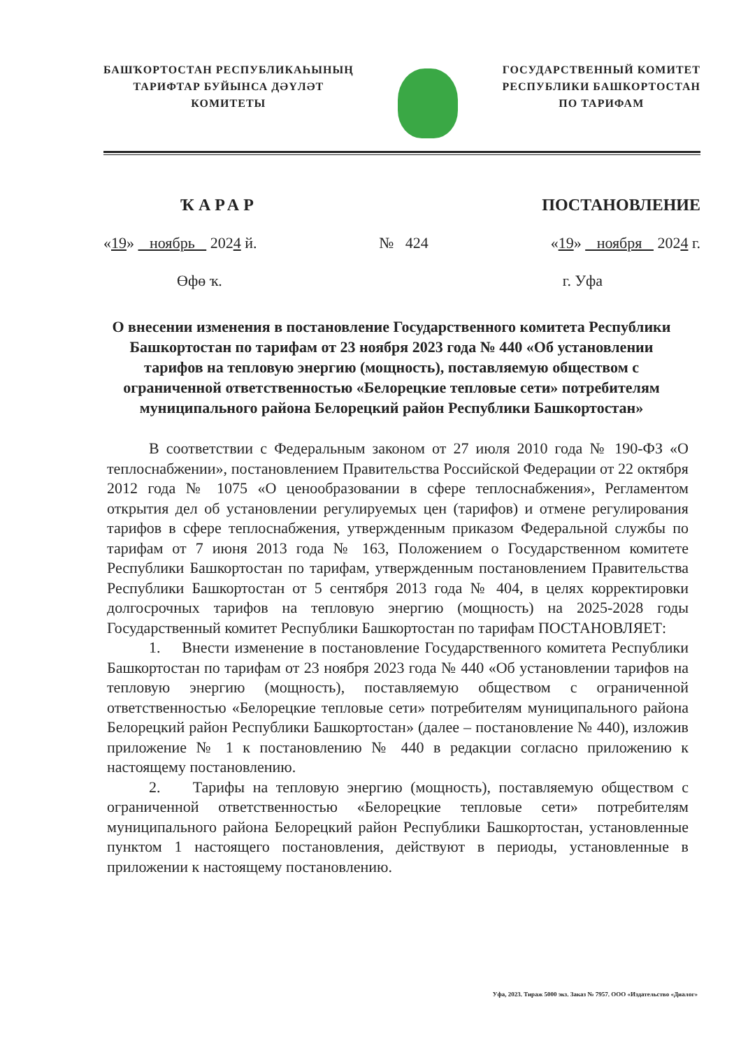БАШҠОРТОСТАН РЕСПУБЛИКАҺЫНЫҢ
ТАРИФТАР БУЙЫНСА ДӘҮЛӘТ
КОМИТЕТЫ
ГОСУДАРСТВЕННЫЙ КОМИТЕТ
РЕСПУБЛИКИ БАШКОРТОСТАН
ПО ТАРИФАМ
ҠАРАР ПОСТАНОВЛЕНИЕ
«19» ноябрь 2024 й. № 424 «19» ноября 2024 г.
Өфө ҡ. г. Уфа
О внесении изменения в постановление Государственного комитета Республики Башкортостан по тарифам от 23 ноября 2023 года № 440 «Об установлении тарифов на тепловую энергию (мощность), поставляемую обществом с ограниченной ответственностью «Белорецкие тепловые сети» потребителям муниципального района Белорецкий район Республики Башкортостан»
В соответствии с Федеральным законом от 27 июля 2010 года № 190-ФЗ «О теплоснабжении», постановлением Правительства Российской Федерации от 22 октября 2012 года № 1075 «О ценообразовании в сфере теплоснабжения», Регламентом открытия дел об установлении регулируемых цен (тарифов) и отмене регулирования тарифов в сфере теплоснабжения, утвержденным приказом Федеральной службы по тарифам от 7 июня 2013 года № 163, Положением о Государственном комитете Республики Башкортостан по тарифам, утвержденным постановлением Правительства Республики Башкортостан от 5 сентября 2013 года № 404, в целях корректировки долгосрочных тарифов на тепловую энергию (мощность) на 2025-2028 годы Государственный комитет Республики Башкортостан по тарифам ПОСТАНОВЛЯЕТ:
1. Внести изменение в постановление Государственного комитета Республики Башкортостан по тарифам от 23 ноября 2023 года № 440 «Об установлении тарифов на тепловую энергию (мощность), поставляемую обществом с ограниченной ответственностью «Белорецкие тепловые сети» потребителям муниципального района Белорецкий район Республики Башкортостан» (далее – постановление № 440), изложив приложение № 1 к постановлению № 440 в редакции согласно приложению к настоящему постановлению.
2. Тарифы на тепловую энергию (мощность), поставляемую обществом с ограниченной ответственностью «Белорецкие тепловые сети» потребителям муниципального района Белорецкий район Республики Башкортостан, установленные пунктом 1 настоящего постановления, действуют в периоды, установленные в приложении к настоящему постановлению.
Уфа, 2023. Тираж 5000 экз. Заказ № 7957. ООО «Издательство «Диалог»